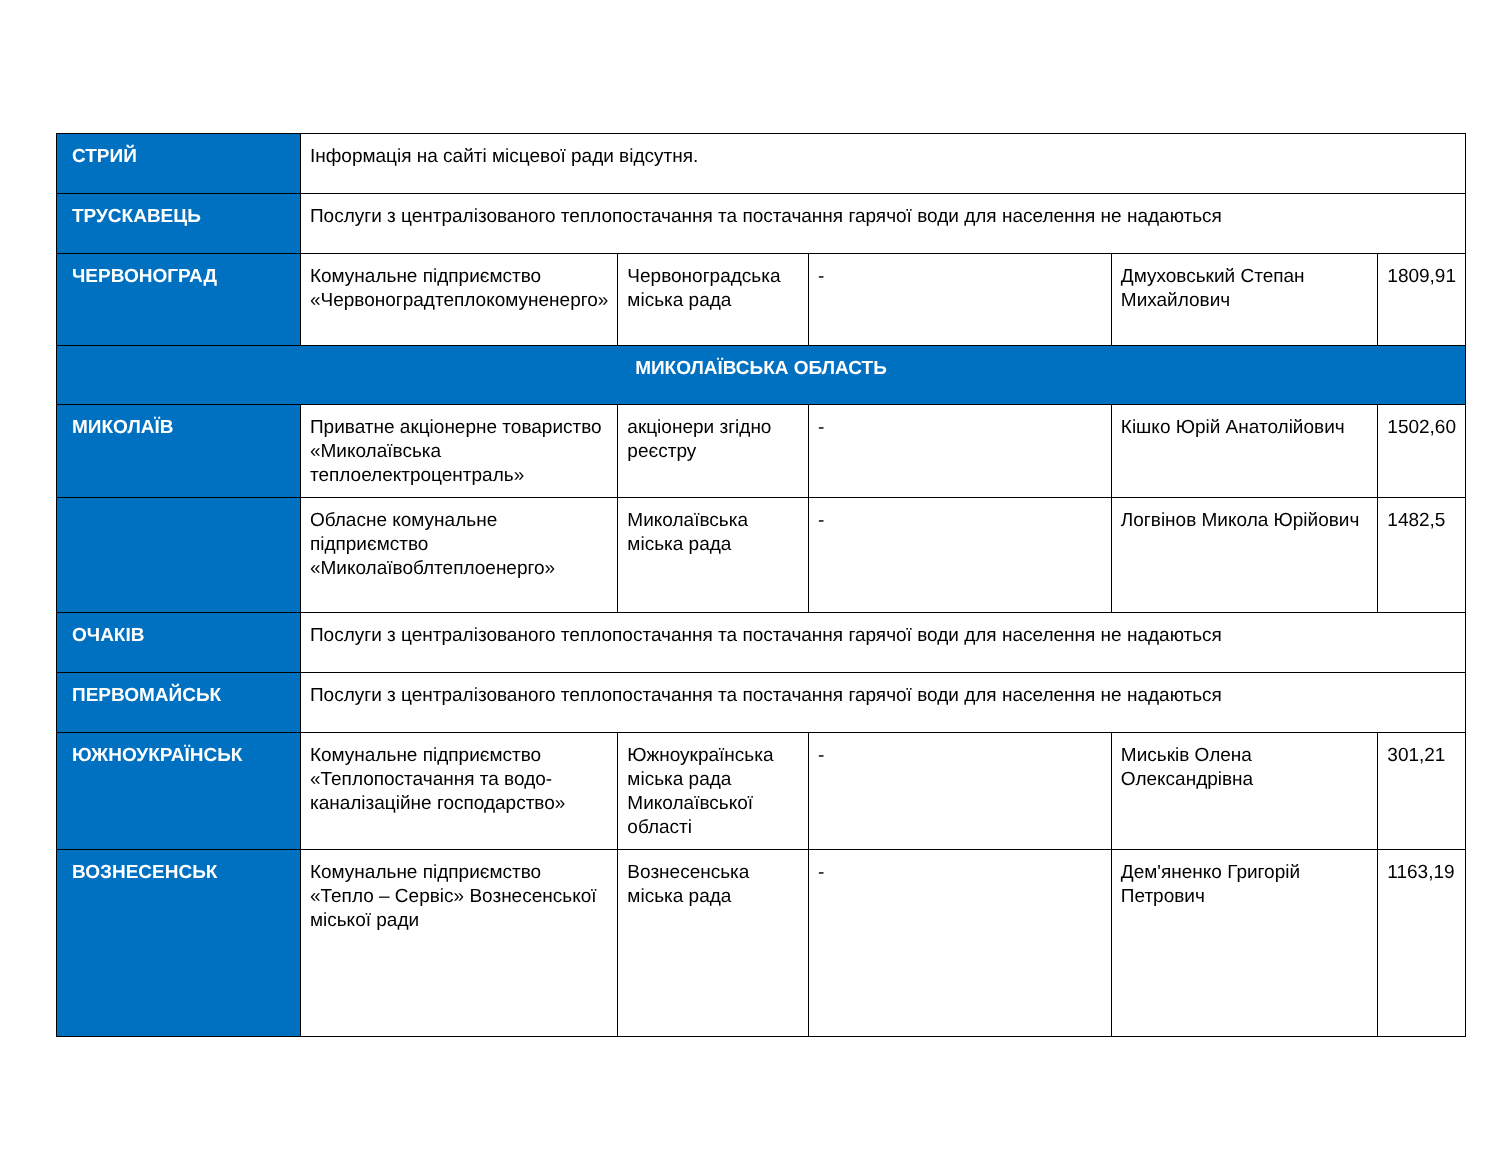| СТРИЙ | Інформація на сайті місцевої ради відсутня. | | | | |
| ТРУСКАВЕЦЬ | Послуги з централізованого теплопостачання та постачання гарячої води для населення не надаються | | | | |
| ЧЕРВОНОГРАД | Комунальне підприємство «Червоноградтеплокомуненерго» | Червоноградська міська рада | - | Дмуховський Степан Михайлович | 1809,91 |
| МИКОЛАЇВСЬКА ОБЛАСТЬ | | | | | |
| МИКОЛАЇВ | Приватне акціонерне товариство «Миколаївська теплоелектроцентраль» | акціонери згідно реєстру | - | Кішко Юрій Анатолійович | 1502,60 |
| | Обласне комунальне підприємство «Миколаївоблтеплоенерго» | Миколаївська міська рада | - | Логвінов Микола Юрійович | 1482,5 |
| ОЧАКІВ | Послуги з централізованого теплопостачання та постачання гарячої води для населення не надаються | | | | |
| ПЕРВОМАЙСЬК | Послуги з централізованого теплопостачання та постачання гарячої води для населення не надаються | | | | |
| ЮЖНОУКРАЇНСЬК | Комунальне підприємство «Теплопостачання та водо-каналізаційне господарство» | Южноукраїнська міська рада Миколаївської області | - | Миськів Олена Олександрівна | 301,21 |
| ВОЗНЕСЕНСЬК | Комунальне підприємство «Тепло – Сервіс» Вознесенської міської ради | Вознесенська міська рада | - | Дем'яненко Григорій Петрович | 1163,19 |